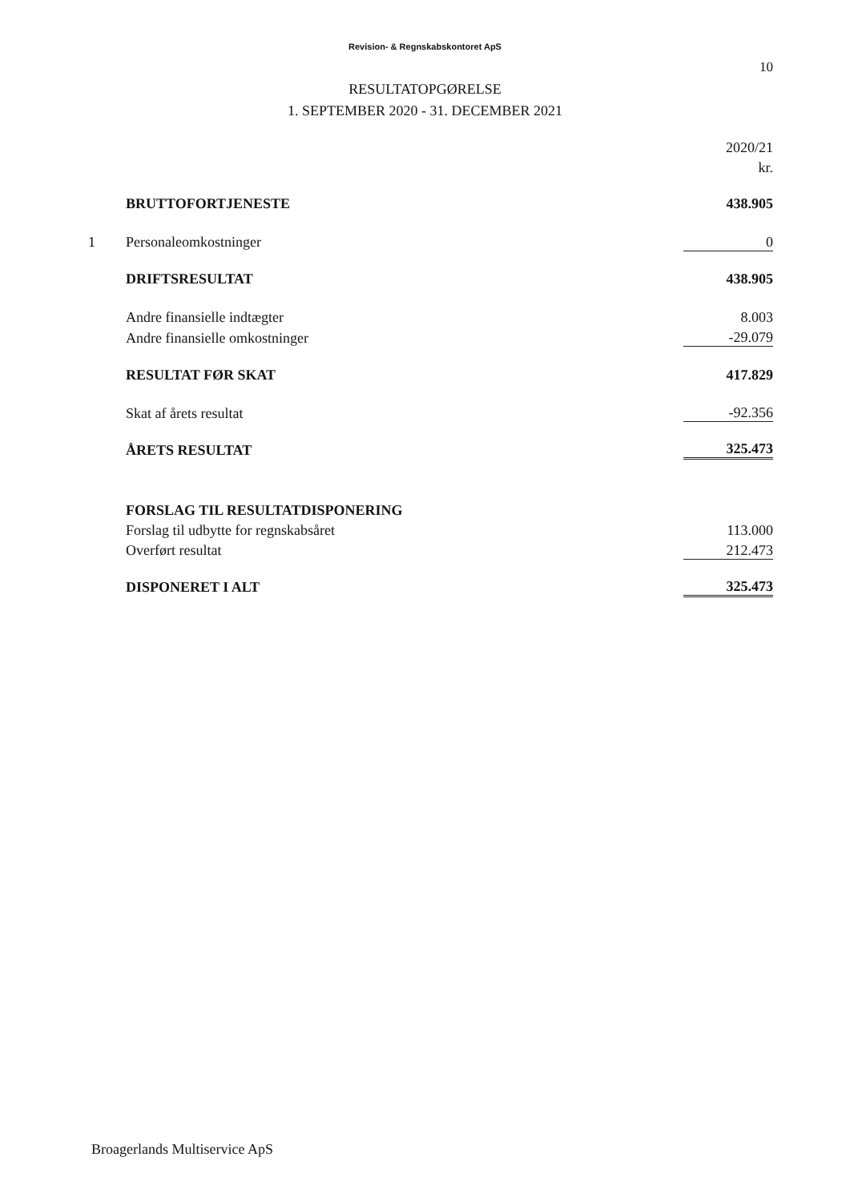Revision- & Regnskabskontoret ApS
10
RESULTATOPGØRELSE
1. SEPTEMBER 2020 - 31. DECEMBER 2021
| | | 2020/21 |
| | | kr. |
| | BRUTTOFORTJENESTE | 438.905 |
| 1 | Personaleomkostninger | 0 |
| | DRIFTSRESULTAT | 438.905 |
| | Andre finansielle indtægter | 8.003 |
| | Andre finansielle omkostninger | -29.079 |
| | RESULTAT FØR SKAT | 417.829 |
| | Skat af årets resultat | -92.356 |
| | ÅRETS RESULTAT | 325.473 |
| | FORSLAG TIL RESULTATDISPONERING | |
| | Forslag til udbytte for regnskabsåret | 113.000 |
| | Overført resultat | 212.473 |
| | DISPONERET I ALT | 325.473 |
Broagerlands Multiservice ApS